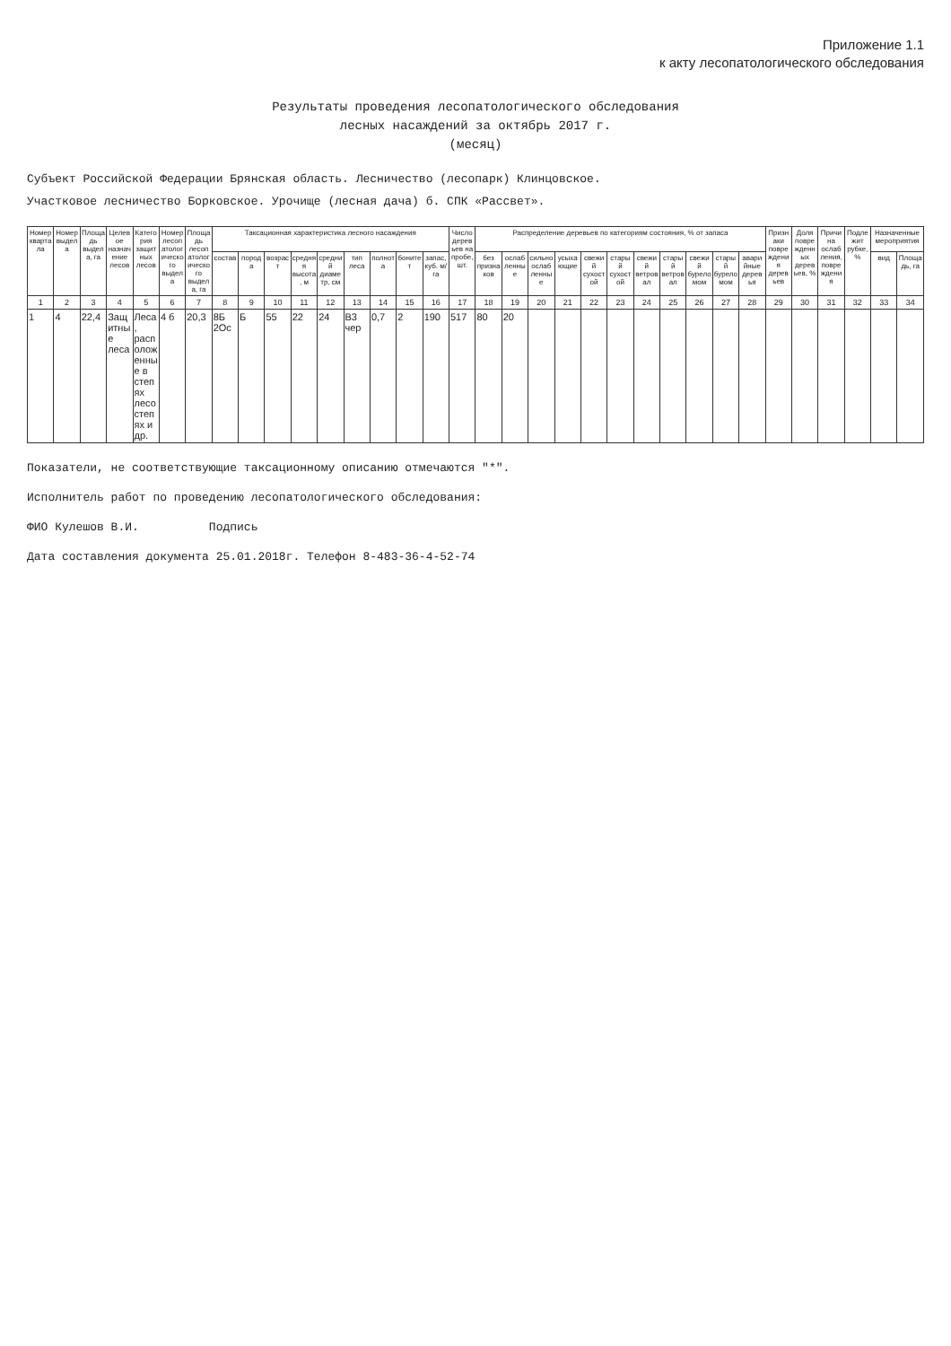Приложение 1.1
к акту лесопатологического обследования
Результаты проведения лесопатологического обследования
лесных насаждений за октябрь 2017 г.
(месяц)
Субъект Российской Федерации Брянская область. Лесничество (лесопарк) Клинцовское.
Участковое лесничество Борковское. Урочище (лесная дача) б. СПК «Рассвет».
| Номер квартала | Номер выдела | Площадь выдела, га | Целевое назначение лесов | Категория защитных лесов | Номер лесопатологического выдела | Площадь лесопатологического выдела, га | Таксационная характеристика лесного насаждения | | | | | | | | | Число деревьев на пробе, шт. | Распределение деревьев по категориям состояния, % от запаса | | | | | | | | | | | Признаки повреждения деревьев | Доля поврежденных деревьев, % | Причина ослабления, повреждения | Подлежит рубке, % | Назначенные мероприятия | |
| --- | --- | --- | --- | --- | --- | --- | --- | --- | --- | --- | --- | --- | --- | --- | --- | --- | --- | --- | --- | --- | --- | --- | --- | --- | --- | --- | --- | --- | --- | --- | --- | --- | --- |
| | | | | | | | состав | порода | возраст | средняя высота, м | средний диаметр, см | тип леса | полнота | бонитет | запас, куб. м/га | | без признаков | ослабленные | сильно ослабленные | усыхающие | свежий сухостой | старый сухостой | свежий ветровал | старый ветровал | свежий буреломом | старый буреломом | аварийные деревья | | | | | вид | Площадь, га |
| 1 | 2 | 3 | 4 | 5 | 6 | 7 | 8 | 9 | 10 | 11 | 12 | 13 | 14 | 15 | 16 | 17 | 18 | 19 | 20 | 21 | 22 | 23 | 24 | 25 | 26 | 27 | 28 | 29 | 30 | 31 | 32 | 33 | 34 |
| 1 | 4 | 22,4 | Защитные леса | Леса, расположенные в степях лесостепях и др. | 4 б | 20,3 | 8Б 2Ос | Б | 55 | 22 | 24 | В3 чер | 0,7 | 2 | 190 | 517 | 80 | 20 | | | | | | | | | | | | | | | |
Показатели, не соответствующие таксационному описанию отмечаются "*".
Исполнитель работ по проведению лесопатологического обследования:
ФИО Кулешов В.И. Подпись
Дата составления документа 25.01.2018г. Телефон 8-483-36-4-52-74